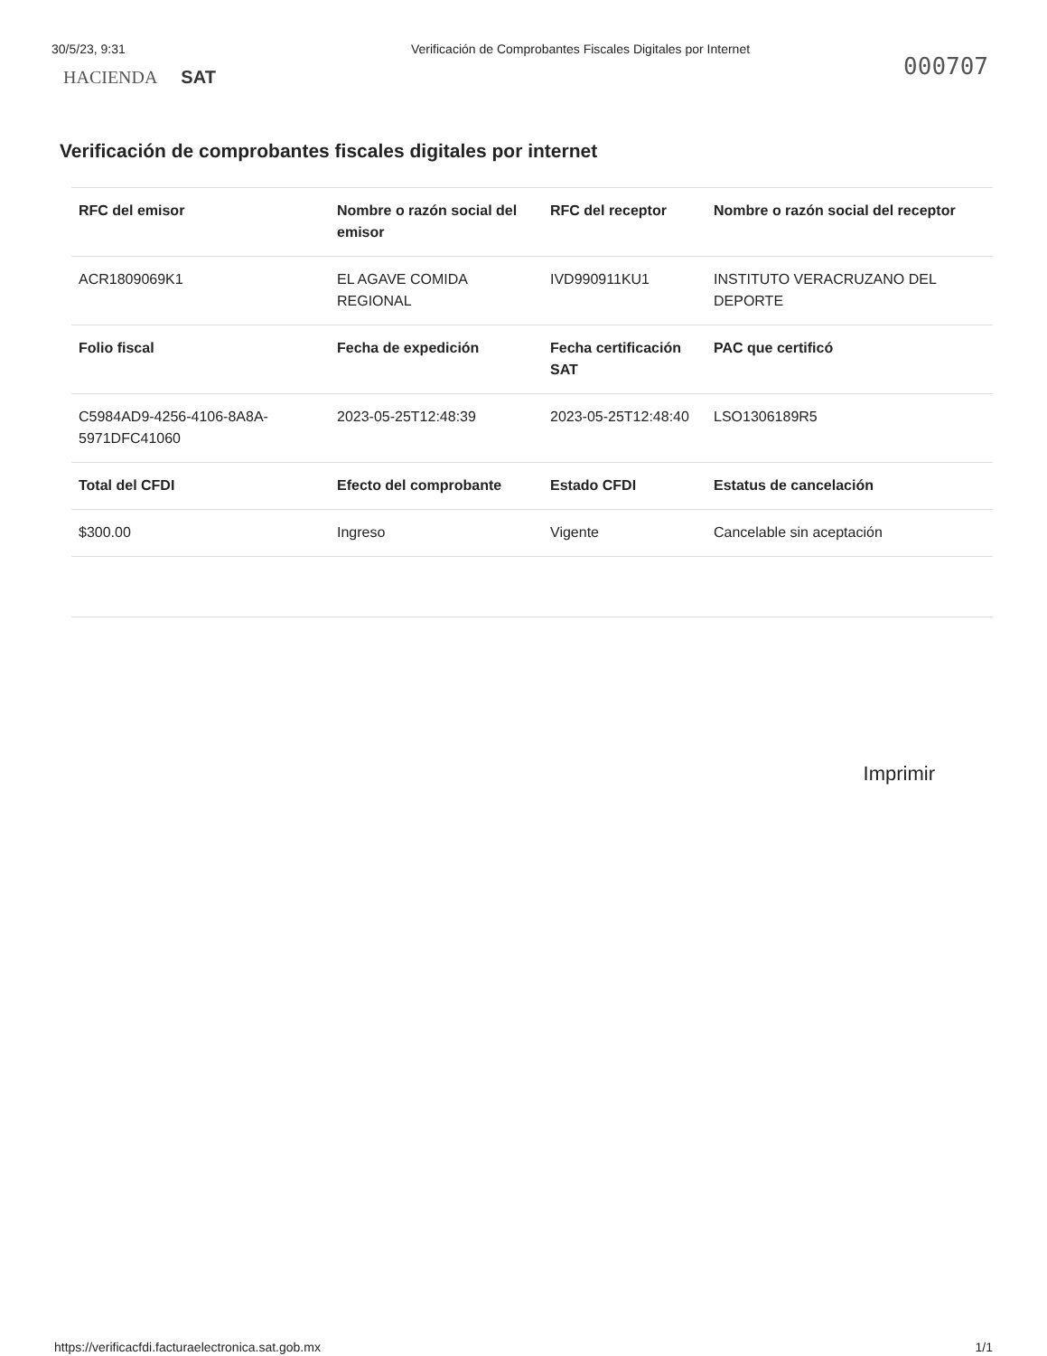30/5/23, 9:31 Verificación de Comprobantes Fiscales Digitales por Internet
000707
HACIENDA SAT
Verificación de comprobantes fiscales digitales por internet
| RFC del emisor | Nombre o razón social del emisor | RFC del receptor | Nombre o razón social del receptor |
| --- | --- | --- | --- |
| ACR1809069K1 | EL AGAVE COMIDA REGIONAL | IVD990911KU1 | INSTITUTO VERACRUZANO DEL DEPORTE |
| Folio fiscal | Fecha de expedición | Fecha certificación SAT | PAC que certificó |
| C5984AD9-4256-4106-8A8A-5971DFC41060 | 2023-05-25T12:48:39 | 2023-05-25T12:48:40 | LSO1306189R5 |
| Total del CFDI | Efecto del comprobante | Estado CFDI | Estatus de cancelación |
| $300.00 | Ingreso | Vigente | Cancelable sin aceptación |
Imprimir
https://verificacfdi.facturaelectronica.sat.gob.mx 1/1